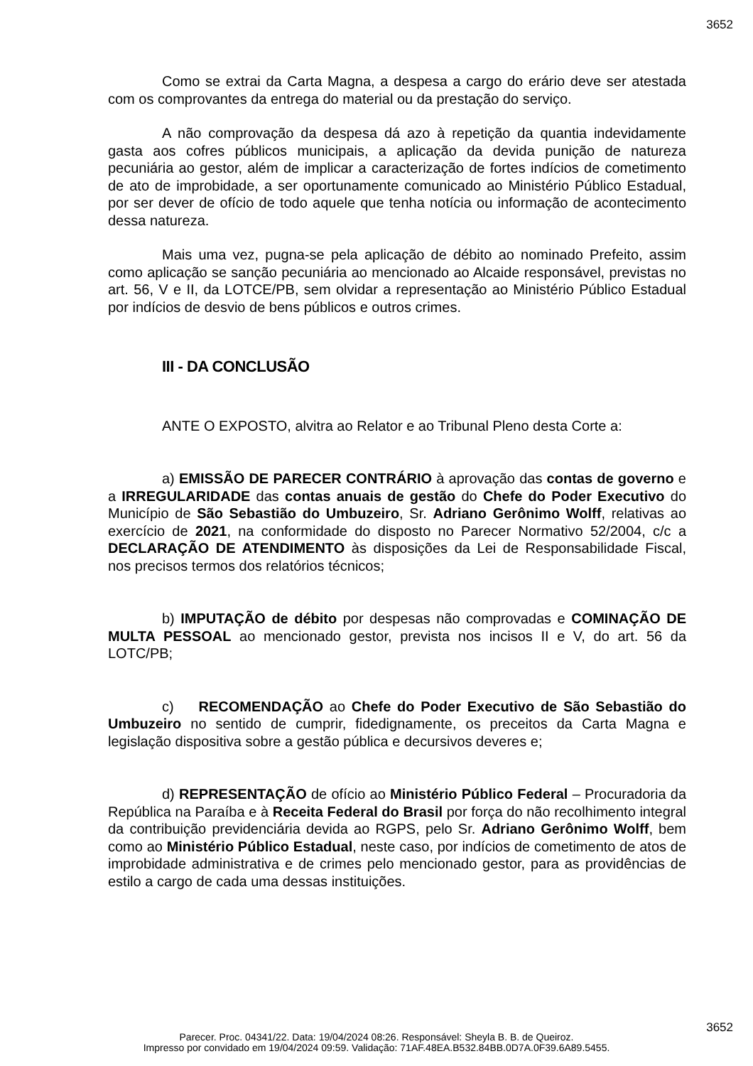3652
Como se extrai da Carta Magna, a despesa a cargo do erário deve ser atestada com os comprovantes da entrega do material ou da prestação do serviço.
A não comprovação da despesa dá azo à repetição da quantia indevidamente gasta aos cofres públicos municipais, a aplicação da devida punição de natureza pecuniária ao gestor, além de implicar a caracterização de fortes indícios de cometimento de ato de improbidade, a ser oportunamente comunicado ao Ministério Público Estadual, por ser dever de ofício de todo aquele que tenha notícia ou informação de acontecimento dessa natureza.
Mais uma vez, pugna-se pela aplicação de débito ao nominado Prefeito, assim como aplicação se sanção pecuniária ao mencionado ao Alcaide responsável, previstas no art. 56, V e II, da LOTCE/PB, sem olvidar a representação ao Ministério Público Estadual por indícios de desvio de bens públicos e outros crimes.
III - DA CONCLUSÃO
ANTE O EXPOSTO, alvitra ao Relator e ao Tribunal Pleno desta Corte a:
a) EMISSÃO DE PARECER CONTRÁRIO à aprovação das contas de governo e a IRREGULARIDADE das contas anuais de gestão do Chefe do Poder Executivo do Município de São Sebastião do Umbuzeiro, Sr. Adriano Gerônimo Wolff, relativas ao exercício de 2021, na conformidade do disposto no Parecer Normativo 52/2004, c/c a DECLARAÇÃO DE ATENDIMENTO às disposições da Lei de Responsabilidade Fiscal, nos precisos termos dos relatórios técnicos;
b) IMPUTAÇÃO de débito por despesas não comprovadas e COMINAÇÃO DE MULTA PESSOAL ao mencionado gestor, prevista nos incisos II e V, do art. 56 da LOTC/PB;
c) RECOMENDAÇÃO ao Chefe do Poder Executivo de São Sebastião do Umbuzeiro no sentido de cumprir, fidedignamente, os preceitos da Carta Magna e legislação dispositiva sobre a gestão pública e decursivos deveres e;
d) REPRESENTAÇÃO de ofício ao Ministério Público Federal – Procuradoria da República na Paraíba e à Receita Federal do Brasil por força do não recolhimento integral da contribuição previdenciária devida ao RGPS, pelo Sr. Adriano Gerônimo Wolff, bem como ao Ministério Público Estadual, neste caso, por indícios de cometimento de atos de improbidade administrativa e de crimes pelo mencionado gestor, para as providências de estilo a cargo de cada uma dessas instituições.
3652
Parecer. Proc. 04341/22. Data: 19/04/2024 08:26. Responsável: Sheyla B. B. de Queiroz.
Impresso por convidado em 19/04/2024 09:59. Validação: 71AF.48EA.B532.84BB.0D7A.0F39.6A89.5455.